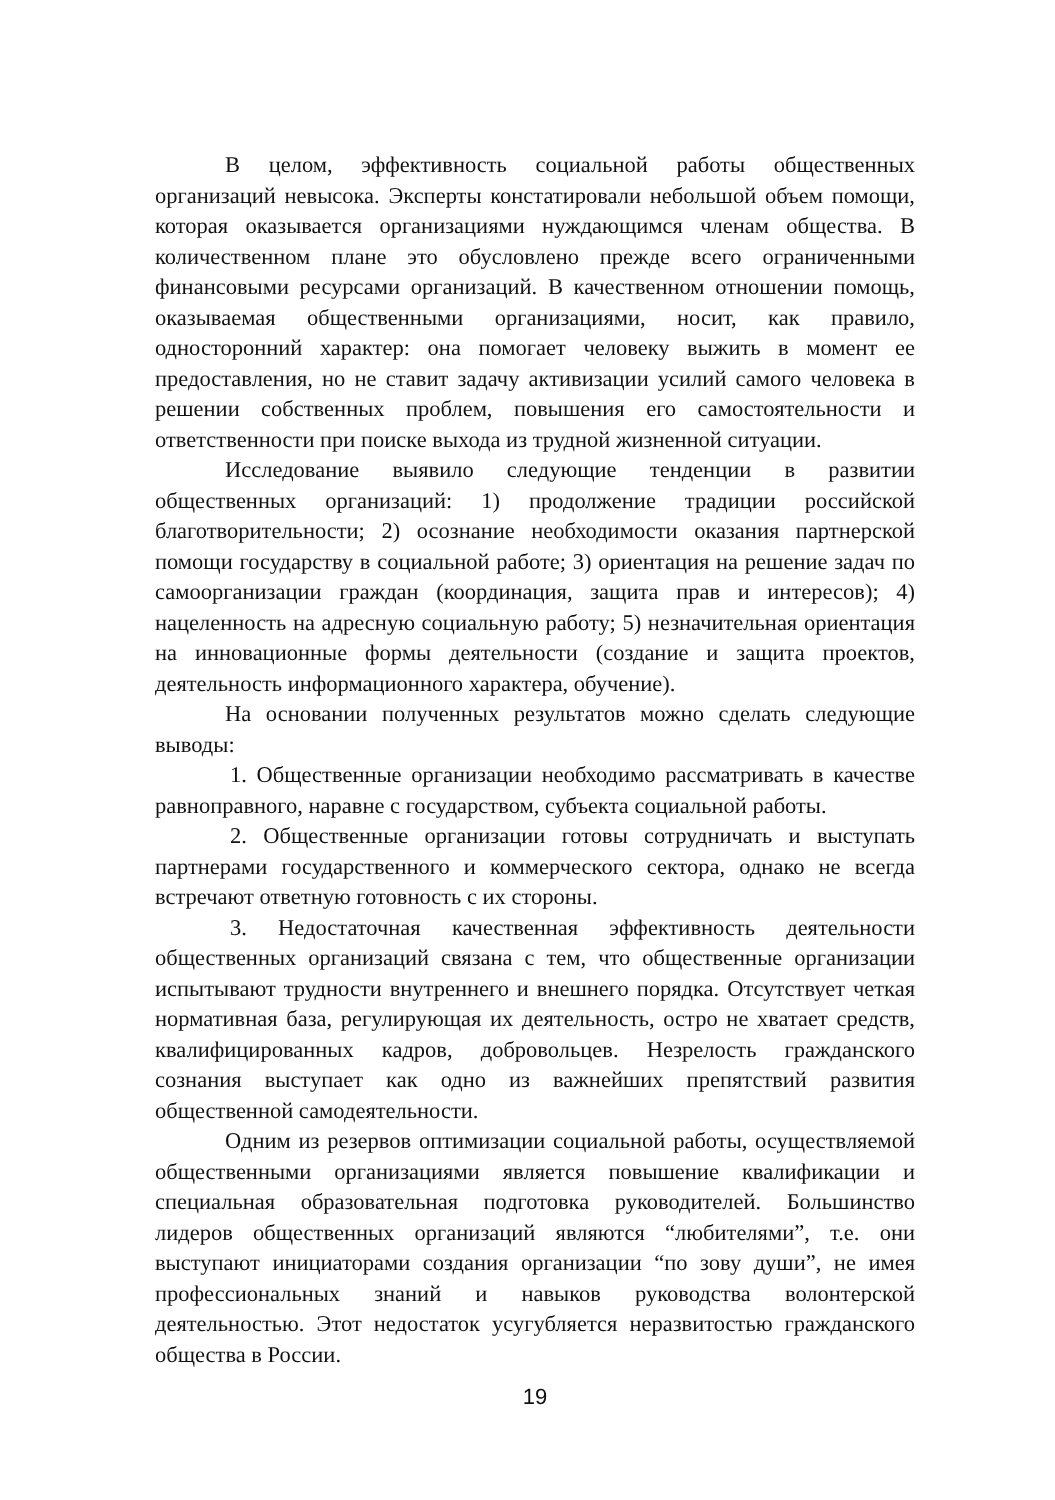В целом, эффективность социальной работы общественных организаций невысока. Эксперты констатировали небольшой объем помощи, которая оказывается организациями нуждающимся членам общества. В количественном плане это обусловлено прежде всего ограниченными финансовыми ресурсами организаций. В качественном отношении помощь, оказываемая общественными организациями, носит, как правило, односторонний характер: она помогает человеку выжить в момент ее предоставления, но не ставит задачу активизации усилий самого человека в решении собственных проблем, повышения его самостоятельности и ответственности при поиске выхода из трудной жизненной ситуации.
Исследование выявило следующие тенденции в развитии общественных организаций: 1) продолжение традиции российской благотворительности; 2) осознание необходимости оказания партнерской помощи государству в социальной работе; 3) ориентация на решение задач по самоорганизации граждан (координация, защита прав и интересов); 4) нацеленность на адресную социальную работу; 5) незначительная ориентация на инновационные формы деятельности (создание и защита проектов, деятельность информационного характера, обучение).
На основании полученных результатов можно сделать следующие выводы:
1. Общественные организации необходимо рассматривать в качестве равноправного, наравне с государством, субъекта социальной работы.
2. Общественные организации готовы сотрудничать и выступать партнерами государственного и коммерческого сектора, однако не всегда встречают ответную готовность с их стороны.
3. Недостаточная качественная эффективность деятельности общественных организаций связана с тем, что общественные организации испытывают трудности внутреннего и внешнего порядка. Отсутствует четкая нормативная база, регулирующая их деятельность, остро не хватает средств, квалифицированных кадров, добровольцев. Незрелость гражданского сознания выступает как одно из важнейших препятствий развития общественной самодеятельности.
Одним из резервов оптимизации социальной работы, осуществляемой общественными организациями является повышение квалификации и специальная образовательная подготовка руководителей. Большинство лидеров общественных организаций являются “любителями”, т.е. они выступают инициаторами создания организации “по зову души”, не имея профессиональных знаний и навыков руководства волонтерской деятельностью. Этот недостаток усугубляется неразвитостью гражданского общества в России.
19